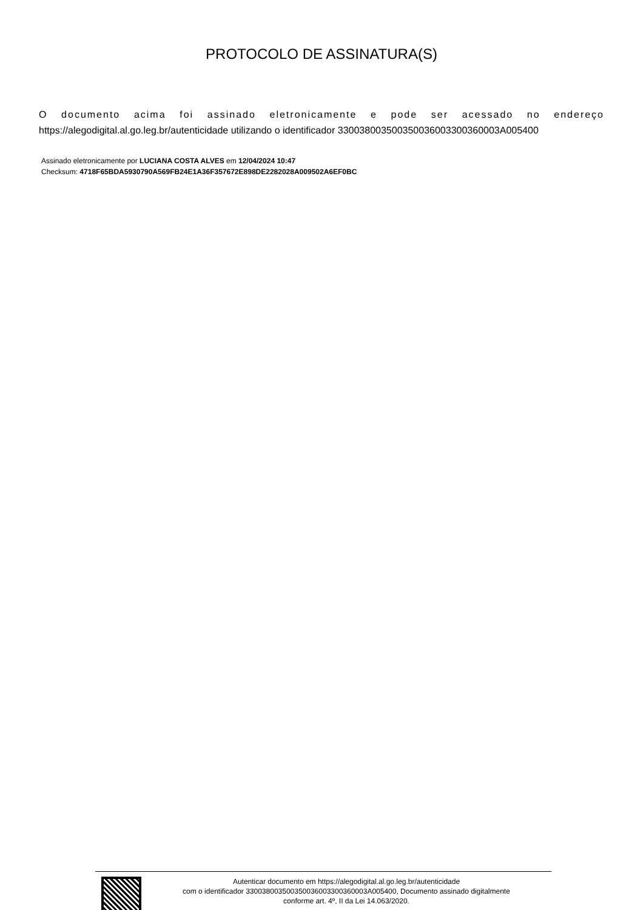PROTOCOLO DE ASSINATURA(S)
O documento acima foi assinado eletronicamente e pode ser acessado no endereço
https://alegodigital.al.go.leg.br/autenticidade utilizando o identificador 330038003500350036003300360003A005400
Assinado eletronicamente por LUCIANA COSTA ALVES em 12/04/2024 10:47
Checksum: 4718F65BDA5930790A569FB24E1A36F357672E898DE2282028A009502A6EF0BC
Autenticar documento em https://alegodigital.al.go.leg.br/autenticidade
com o identificador 330038003500350036003300360003A005400, Documento assinado digitalmente
conforme art. 4º, II da Lei 14.063/2020.